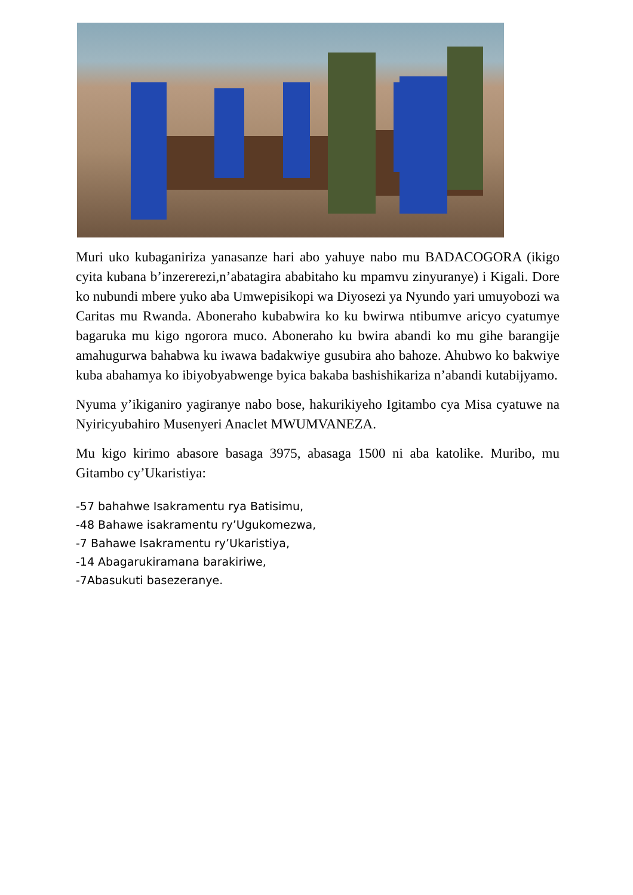Muri uko kubaganiriza yanasanze hari abo yahuye nabo mu BADACOGORA (ikigo cyita kubana b’inzererezi,n’abatagira ababitaho ku mpamvu zinyuranye) i Kigali. Dore ko nubundi mbere yuko aba Umwepisikopi wa Diyosezi ya Nyundo yari umuyobozi wa Caritas mu Rwanda. Aboneraho kubabwira ko ku bwirwa ntibumve aricyo cyatumye bagaruka mu kigo ngorora muco. Aboneraho ku bwira abandi ko mu gihe barangije amahugurwa bahabwa ku iwawa badakwiye gusubira aho bahoze. Ahubwo ko bakwiye kuba abahamya ko ibiyobyabwenge byica bakaba bashishikariza n’abandi kutabijyamo.
Nyuma y’ikiganiro yagiranye nabo bose, hakurikiyeho Igitambo cya Misa cyatuwe na Nyiricyubahiro Musenyeri Anaclet MWUMVANEZA.
Mu kigo kirimo abasore basaga 3975, abasaga 1500 ni aba katolike. Muribo, mu Gitambo cy’Ukaristiya:
-57 bahahwe Isakramentu rya Batisimu,
-48 Bahawe isakramentu ry’Ugukomezwa,
-7 Bahawe Isakramentu ry’Ukaristiya,
-14 Abagarukiramana barakiriwe,
-7Abasukuti basezeranye.